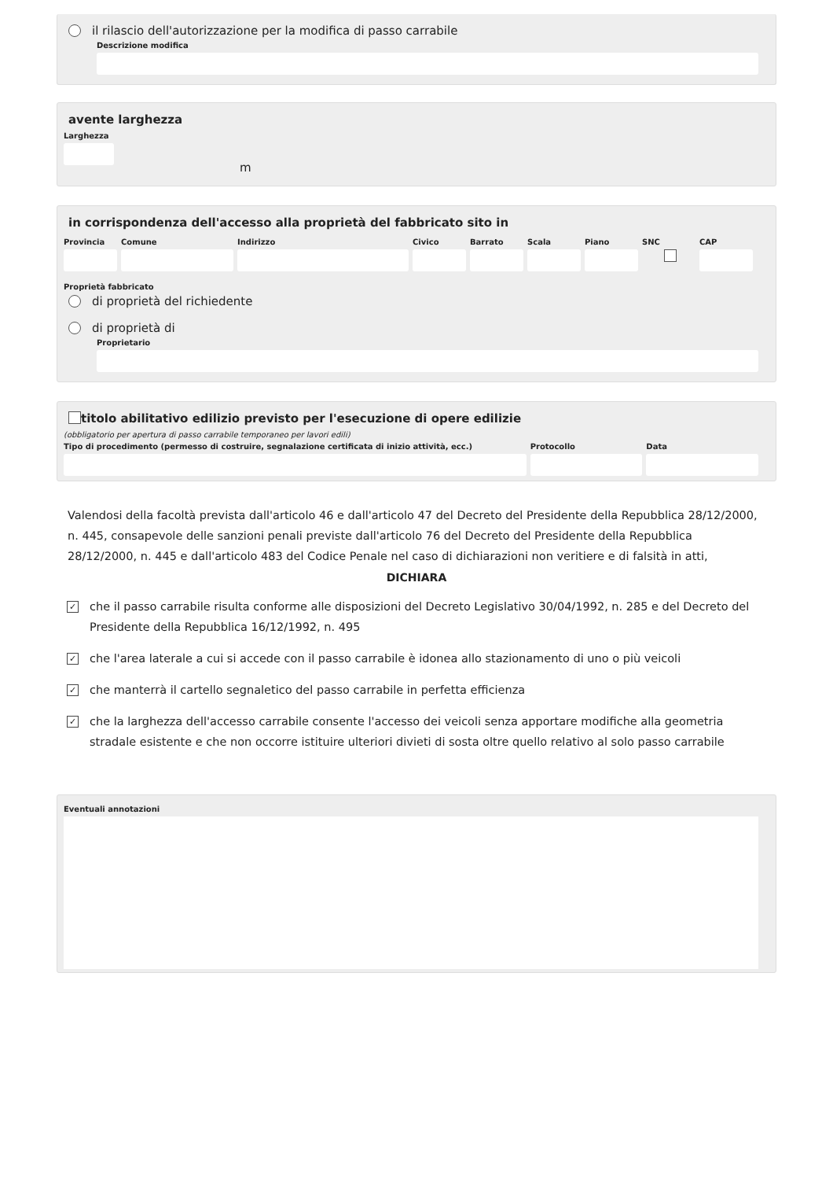il rilascio dell'autorizzazione per la modifica di passo carrabile
Descrizione modifica
avente larghezza
Larghezza
m
in corrispondenza dell'accesso alla proprietà del fabbricato sito in
Provincia
Comune Indirizzo Civico Barrato Scala Piano SNC CAP
Proprietà fabbricato
di proprietà del richiedente
di proprietà di
Proprietario
titolo abilitativo edilizio previsto per l'esecuzione di opere edilizie
(obbligatorio per apertura di passo carrabile temporaneo per lavori edili)
Tipo di procedimento (permesso di costruire, segnalazione certificata di inizio attività, ecc.)
Protocollo Data
Valendosi della facoltà prevista dall'articolo 46 e dall'articolo 47 del Decreto del Presidente della Repubblica 28/12/2000, n. 445, consapevole delle sanzioni penali previste dall'articolo 76 del Decreto del Presidente della Repubblica 28/12/2000, n. 445 e dall'articolo 483 del Codice Penale nel caso di dichiarazioni non veritiere e di falsità in atti,
DICHIARA
✓ che il passo carrabile risulta conforme alle disposizioni del Decreto Legislativo 30/04/1992, n. 285 e del Decreto del Presidente della Repubblica 16/12/1992, n. 495
✓ che l'area laterale a cui si accede con il passo carrabile è idonea allo stazionamento di uno o più veicoli
✓ che manterrà il cartello segnaletico del passo carrabile in perfetta efficienza
✓ che la larghezza dell'accesso carrabile consente l'accesso dei veicoli senza apportare modifiche alla geometria stradale esistente e che non occorre istituire ulteriori divieti di sosta oltre quello relativo al solo passo carrabile
Eventuali annotazioni